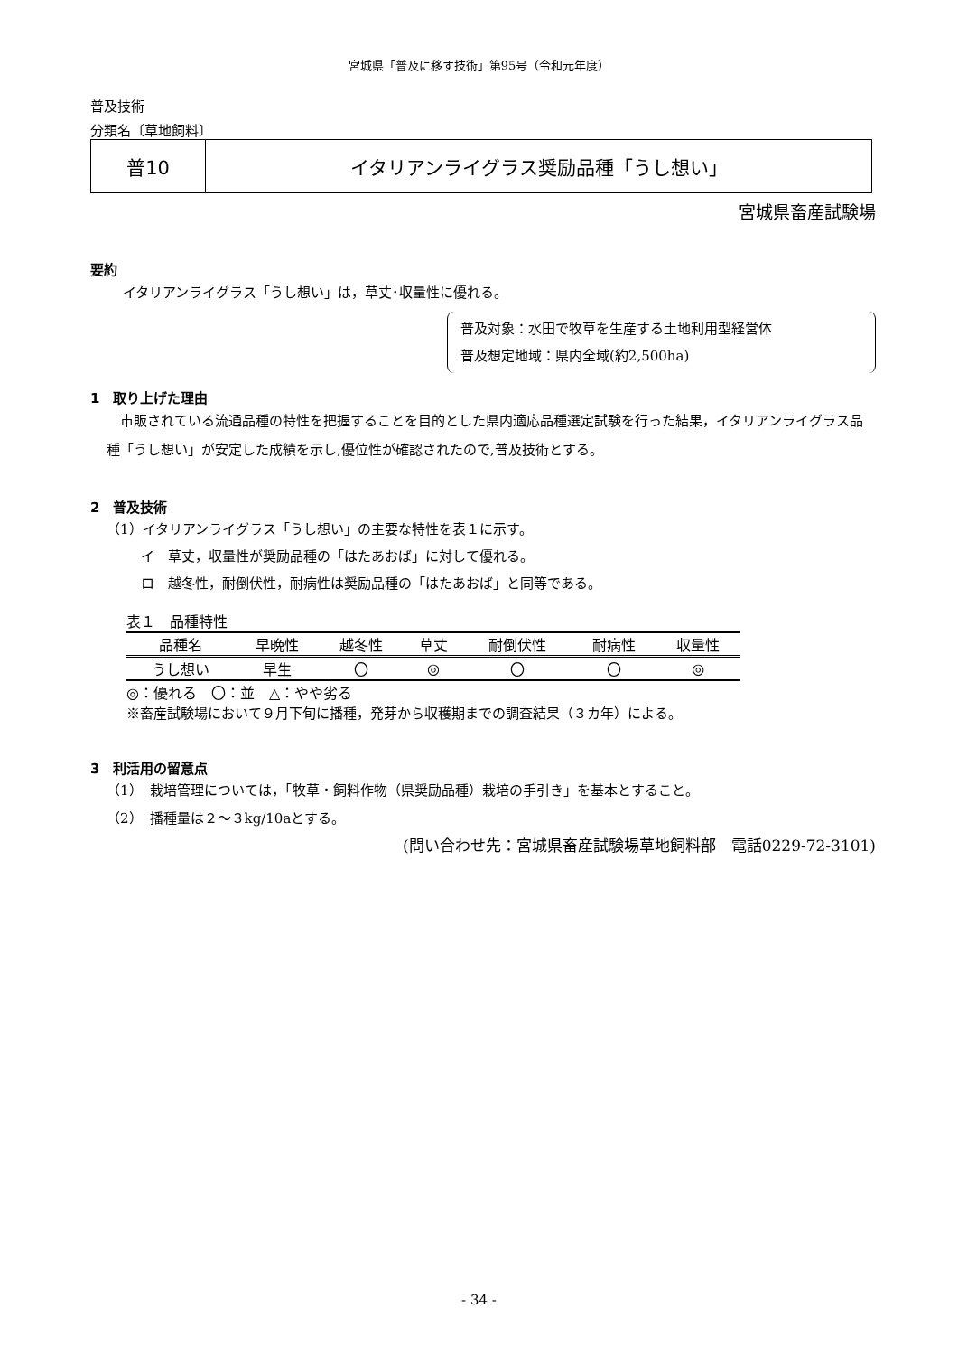宮城県「普及に移す技術」第95号（令和元年度）
普及技術
分類名〔草地飼料〕
普10 イタリアンライグラス奨励品種「うし想い」
宮城県畜産試験場
要約
イタリアンライグラス「うし想い」は，草丈･収量性に優れる。
普及対象：水田で牧草を生産する土地利用型経営体
普及想定地域：県内全域(約2,500ha)
1　取り上げた理由
　市販されている流通品種の特性を把握することを目的とした県内適応品種選定試験を行った結果，イタリアンライグラス品種「うし想い」が安定した成績を示し,優位性が確認されたので,普及技術とする。
2　普及技術
（1）イタリアンライグラス「うし想い」の主要な特性を表１に示す。
イ　草丈，収量性が奨励品種の「はたあおば」に対して優れる。
ロ　越冬性，耐倒伏性，耐病性は奨励品種の「はたあおば」と同等である。
表１　品種特性
| 品種名 | 早晩性 | 越冬性 | 草丈 | 耐倒伏性 | 耐病性 | 収量性 |
| --- | --- | --- | --- | --- | --- | --- |
| うし想い | 早生 | 〇 | ◎ | 〇 | 〇 | ◎ |
◎：優れる　〇：並　△：やや劣る
※畜産試験場において９月下旬に播種，発芽から収穫期までの調査結果（３カ年）による。
3　利活用の留意点
（1）　栽培管理については，「牧草・飼料作物（県奨励品種）栽培の手引き」を基本とすること。
（2）　播種量は２～３kg/10aとする。
(問い合わせ先：宮城県畜産試験場草地飼料部　電話0229-72-3101)
- 34 -